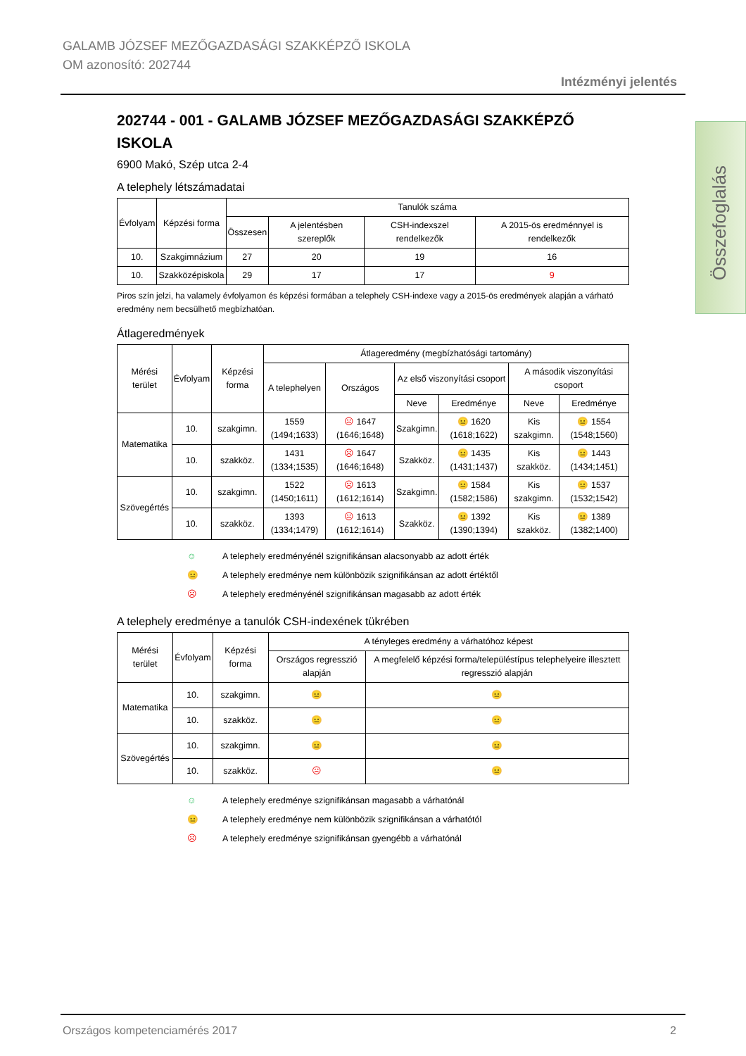GALAMB JÓZSEF MEZŐGAZDASÁGI SZAKKÉPZŐ ISKOLA
OM azonosító: 202744
Intézményi jelentés
Összefoglalás
202744 - 001 - GALAMB JÓZSEF MEZŐGAZDASÁGI SZAKKÉPZŐ ISKOLA
6900 Makó, Szép utca 2-4
A telephely létszámadatai
| Évfolyam | Képzési forma | Tanulók száma | | | |
| --- | --- | --- | --- | --- | --- |
| | | Összesen | A jelentésben szereplők | CSH-indexszel rendelkezők | A 2015-ös eredménnyel is rendelkezők |
| 10. | Szakgimnázium | 27 | 20 | 19 | 16 |
| 10. | Szakközépiskola | 29 | 17 | 17 | 9 |
Piros szín jelzi, ha valamely évfolyamon és képzési formában a telephely CSH-indexe vagy a 2015-ös eredmények alapján a várható eredmény nem becsülhető megbízhatóan.
Átlageredmények
| Mérési terület | Évfolyam | Képzési forma | Átlageredmény (megbízhatósági tartomány) | | | | | |
| --- | --- | --- | --- | --- | --- | --- | --- | --- |
| | | | A telephelyen | Országos | Az első viszonyítási csoport | | A második viszonyítási csoport | |
| | | | | | Neve | Eredménye | Neve | Eredménye |
| Matematika | 10. | szakgimn. | 1559 (1494;1633) | ☹ 1647 (1646;1648) | Szakgimn. | 😐 1620 (1618;1622) | Kis szakgimn. | 😐 1554 (1548;1560) |
| | 10. | szakköz. | 1431 (1334;1535) | ☹ 1647 (1646;1648) | Szakköz. | 😐 1435 (1431;1437) | Kis szakköz. | 😐 1443 (1434;1451) |
| Szövegértés | 10. | szakgimn. | 1522 (1450;1611) | ☹ 1613 (1612;1614) | Szakgimn. | 😐 1584 (1582;1586) | Kis szakgimn. | 😐 1537 (1532;1542) |
| | 10. | szakköz. | 1393 (1334;1479) | ☹ 1613 (1612;1614) | Szakköz. | 😐 1392 (1390;1394) | Kis szakköz. | 😐 1389 (1382;1400) |
☺ A telephely eredményénél szignifikánsan alacsonyabb az adott érték
😐 A telephely eredménye nem különbözik szignifikánsan az adott értéktől
☹ A telephely eredményénél szignifikánsan magasabb az adott érték
A telephely eredménye a tanulók CSH-indexének tükrében
| Mérési terület | Évfolyam | Képzési forma | A tényleges eredmény a várhatóhoz képest | |
| --- | --- | --- | --- | --- |
| | | | Országos regresszió alapján | A megfelelő képzési forma/településtípus telephelyeire illesztett regresszió alapján |
| Matematika | 10. | szakgimn. | 😐 | 😐 |
| | 10. | szakköz. | 😐 | 😐 |
| Szövegértés | 10. | szakgimn. | 😐 | 😐 |
| | 10. | szakköz. | ☹ | 😐 |
☺ A telephely eredménye szignifikánsan magasabb a várhatónál
😐 A telephely eredménye nem különbözik szignifikánsan a várhatótól
☹ A telephely eredménye szignifikánsan gyengébb a várhatónál
Országos kompetenciamérés 2017 2